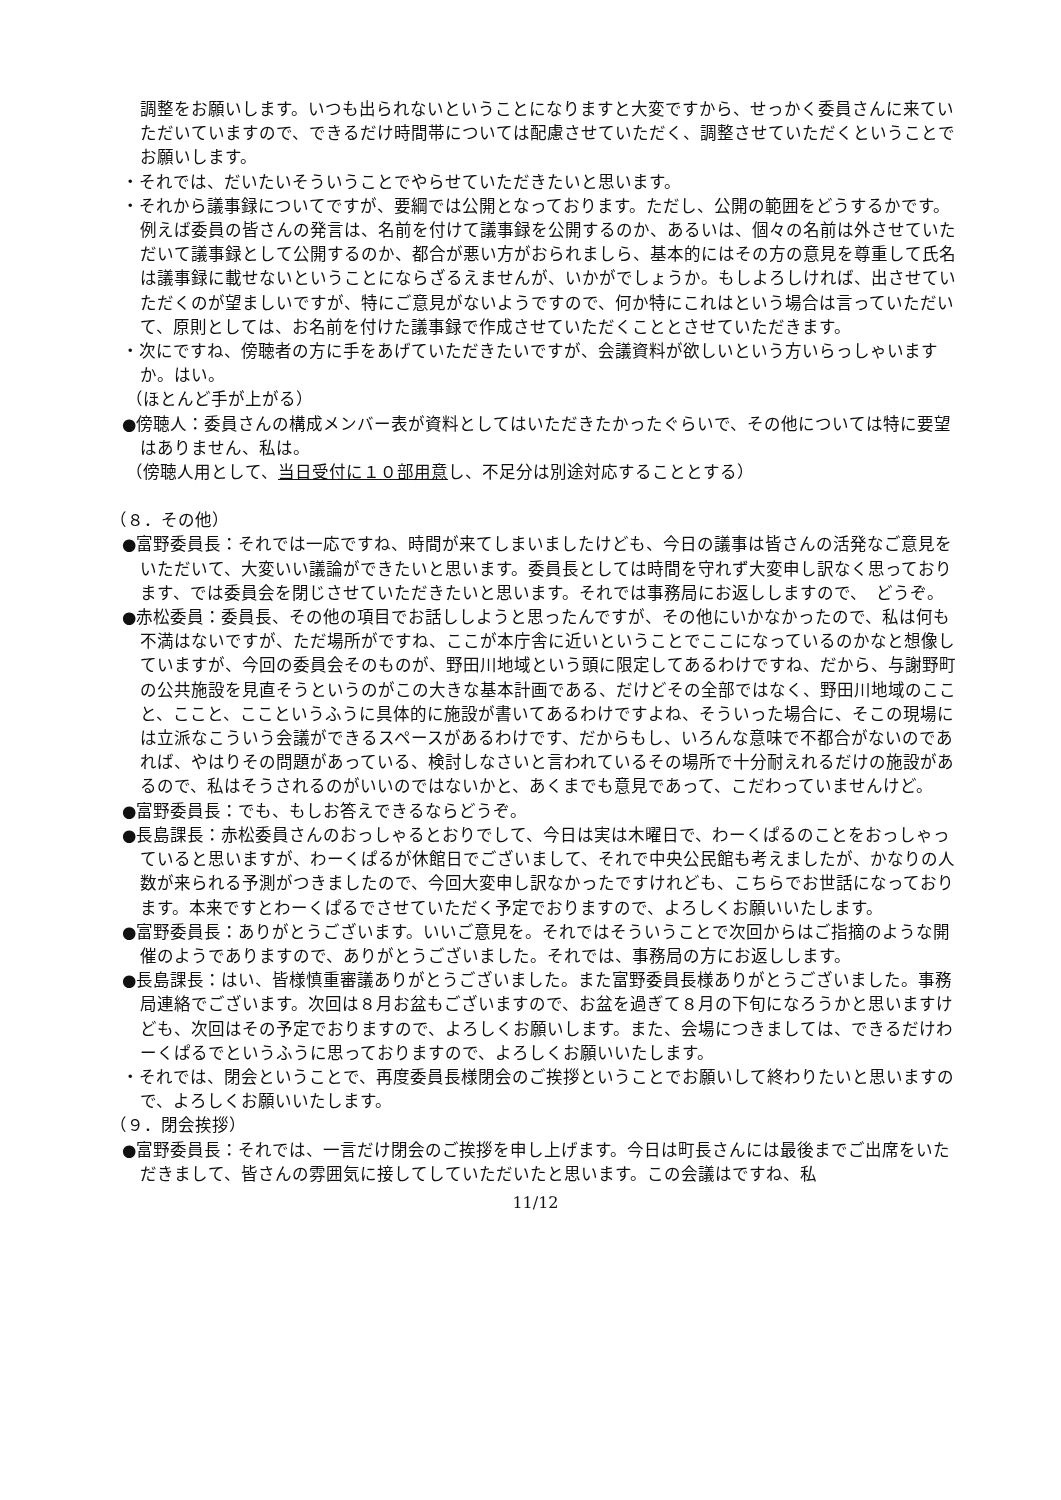調整をお願いします。いつも出られないということになりますと大変ですから、せっかく委員さんに来ていただいていますので、できるだけ時間帯については配慮させていただく、調整させていただくということでお願いします。
・それでは、だいたいそういうことでやらせていただきたいと思います。
・それから議事録についてですが、要綱では公開となっております。ただし、公開の範囲をどうするかです。例えば委員の皆さんの発言は、名前を付けて議事録を公開するのか、あるいは、個々の名前は外させていただいて議事録として公開するのか、都合が悪い方がおられましら、基本的にはその方の意見を尊重して氏名は議事録に載せないということにならざるえませんが、いかがでしょうか。もしよろしければ、出させていただくのが望ましいですが、特にご意見がないようですので、何か特にこれはという場合は言っていただいて、原則としては、お名前を付けた議事録で作成させていただくこととさせていただきます。
・次にですね、傍聴者の方に手をあげていただきたいですが、会議資料が欲しいという方いらっしゃいますか。はい。
（ほとんど手が上がる）
●傍聴人：委員さんの構成メンバー表が資料としてはいただきたかったぐらいで、その他については特に要望はありません、私は。
（傍聴人用として、当日受付に１０部用意し、不足分は別途対応することとする）
（８．その他）
●富野委員長：それでは一応ですね、時間が来てしまいましたけども、今日の議事は皆さんの活発なご意見をいただいて、大変いい議論ができたいと思います。委員長としては時間を守れず大変申し訳なく思っております、では委員会を閉じさせていただきたいと思います。それでは事務局にお返ししますので、　どうぞ。
●赤松委員：委員長、その他の項目でお話ししようと思ったんですが、その他にいかなかったので、私は何も不満はないですが、ただ場所がですね、ここが本庁舎に近いということでここになっているのかなと想像していますが、今回の委員会そのものが、野田川地域という頭に限定してあるわけですね、だから、与謝野町の公共施設を見直そうというのがこの大きな基本計画である、だけどその全部ではなく、野田川地域のここと、ここと、ここというふうに具体的に施設が書いてあるわけですよね、そういった場合に、そこの現場には立派なこういう会議ができるスペースがあるわけです、だからもし、いろんな意味で不都合がないのであれば、やはりその問題があっている、検討しなさいと言われているその場所で十分耐えれるだけの施設があるので、私はそうされるのがいいのではないかと、あくまでも意見であって、こだわっていませんけど。
●富野委員長：でも、もしお答えできるならどうぞ。
●長島課長：赤松委員さんのおっしゃるとおりでして、今日は実は木曜日で、わーくぱるのことをおっしゃっていると思いますが、わーくぱるが休館日でございまして、それで中央公民館も考えましたが、かなりの人数が来られる予測がつきましたので、今回大変申し訳なかったですけれども、こちらでお世話になっております。本来ですとわーくぱるでさせていただく予定でおりますので、よろしくお願いいたします。
●富野委員長：ありがとうございます。いいご意見を。それではそういうことで次回からはご指摘のような開催のようでありますので、ありがとうございました。それでは、事務局の方にお返しします。
●長島課長：はい、皆様慎重審議ありがとうございました。また富野委員長様ありがとうございました。事務局連絡でございます。次回は８月お盆もございますので、お盆を過ぎて８月の下旬になろうかと思いますけども、次回はその予定でおりますので、よろしくお願いします。また、会場につきましては、できるだけわーくぱるでというふうに思っておりますので、よろしくお願いいたします。
・それでは、閉会ということで、再度委員長様閉会のご挨拶ということでお願いして終わりたいと思いますので、よろしくお願いいたします。
（９．閉会挨拶）
●富野委員長：それでは、一言だけ閉会のご挨拶を申し上げます。今日は町長さんには最後までご出席をいただきまして、皆さんの雰囲気に接してしていただいたと思います。この会議はですね、私
11/12